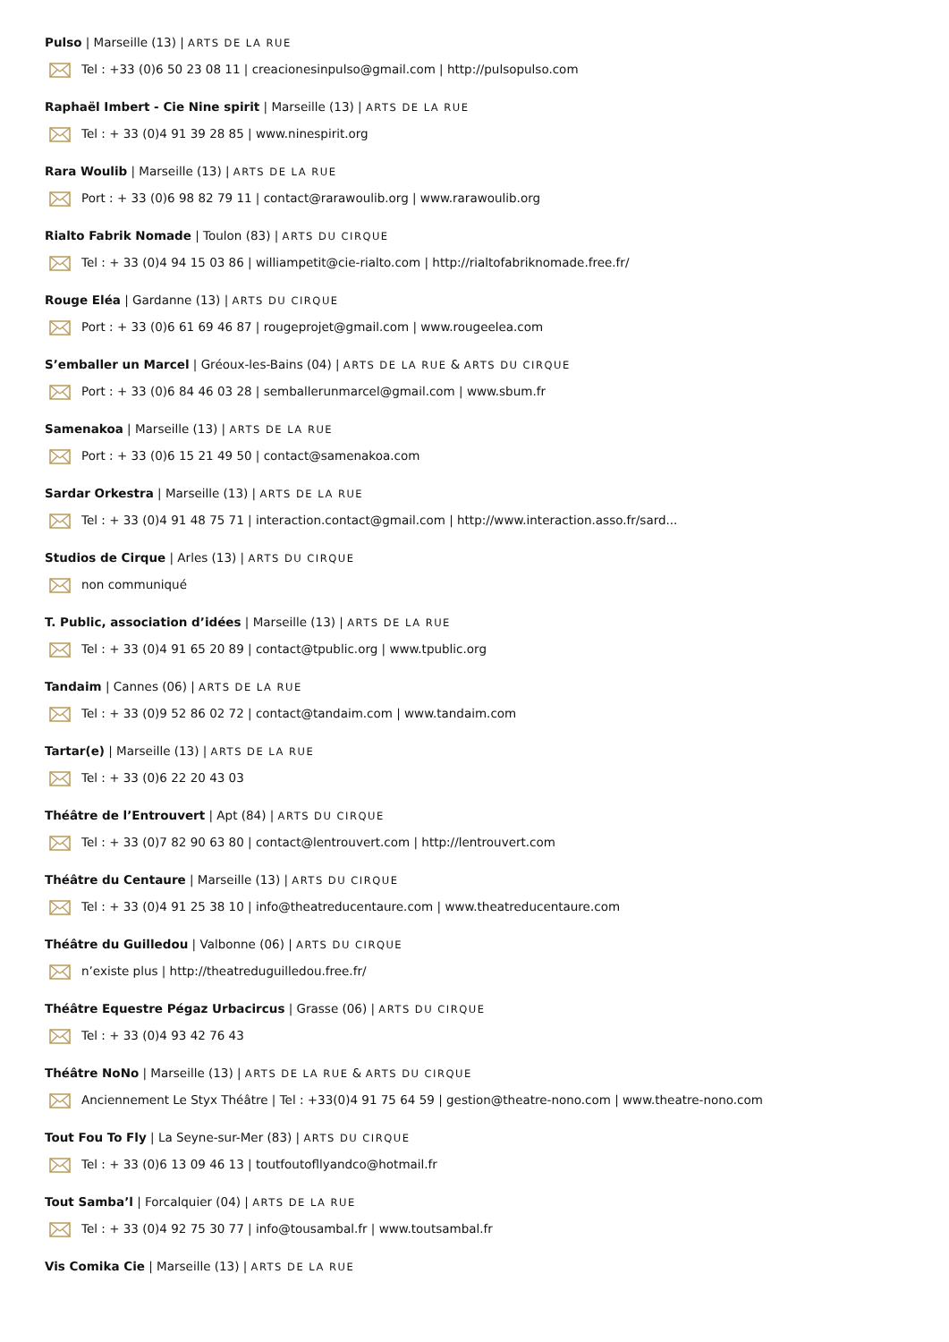Pulso | Marseille (13) | ARTS DE LA RUE
Tel : +33 (0)6 50 23 08 11 | creacionesinpulso@gmail.com | http://pulsopulso.com
Raphaël Imbert - Cie Nine spirit | Marseille (13) | ARTS DE LA RUE
Tel : + 33 (0)4 91 39 28 85 | www.ninespirit.org
Rara Woulib | Marseille (13) | ARTS DE LA RUE
Port : + 33 (0)6 98 82 79 11 | contact@rarawoulib.org | www.rarawoulib.org
Rialto Fabrik Nomade | Toulon (83) | ARTS DU CIRQUE
Tel : + 33 (0)4 94 15 03 86 | williampetit@cie-rialto.com | http://rialtofabriknomade.free.fr/
Rouge Eléa | Gardanne (13) | ARTS DU CIRQUE
Port : + 33 (0)6 61 69 46 87 | rougeprojet@gmail.com | www.rougeelea.com
S’emballer un Marcel | Gréoux-les-Bains (04) | ARTS DE LA RUE & ARTS DU CIRQUE
Port : + 33 (0)6 84 46 03 28 | semballerunmarcel@gmail.com | www.sbum.fr
Samenakoa | Marseille (13) | ARTS DE LA RUE
Port : + 33 (0)6 15 21 49 50 | contact@samenakoa.com
Sardar Orkestra | Marseille (13) | ARTS DE LA RUE
Tel : + 33 (0)4 91 48 75 71 | interaction.contact@gmail.com | http://www.interaction.asso.fr/sard...
Studios de Cirque | Arles (13) | ARTS DU CIRQUE
non communiqué
T. Public, association d’idées | Marseille (13) | ARTS DE LA RUE
Tel : + 33 (0)4 91 65 20 89 | contact@tpublic.org | www.tpublic.org
Tandaim | Cannes (06) | ARTS DE LA RUE
Tel : + 33 (0)9 52 86 02 72 | contact@tandaim.com | www.tandaim.com
Tartar(e) | Marseille (13) | ARTS DE LA RUE
Tel : + 33 (0)6 22 20 43 03
Théâtre de l’Entrouvert | Apt (84) | ARTS DU CIRQUE
Tel : + 33 (0)7 82 90 63 80 | contact@lentrouvert.com | http://lentrouvert.com
Théâtre du Centaure | Marseille (13) | ARTS DU CIRQUE
Tel : + 33 (0)4 91 25 38 10 | info@theatreducentaure.com | www.theatreducentaure.com
Théâtre du Guilledou | Valbonne (06) | ARTS DU CIRQUE
n’existe plus | http://theatreduguilledou.free.fr/
Théâtre Equestre Pégaz Urbacircus | Grasse (06) | ARTS DU CIRQUE
Tel : + 33 (0)4 93 42 76 43
Théâtre NoNo | Marseille (13) | ARTS DE LA RUE & ARTS DU CIRQUE
Anciennement Le Styx Théâtre | Tel : +33(0)4 91 75 64 59 | gestion@theatre-nono.com | www.theatre-nono.com
Tout Fou To Fly | La Seyne-sur-Mer (83) | ARTS DU CIRQUE
Tel : + 33 (0)6 13 09 46 13 | toutfoutofllyandco@hotmail.fr
Tout Samba’l | Forcalquier (04) | ARTS DE LA RUE
Tel : + 33 (0)4 92 75 30 77 | info@tousambal.fr | www.toutsambal.fr
Vis Comika Cie | Marseille (13) | ARTS DE LA RUE